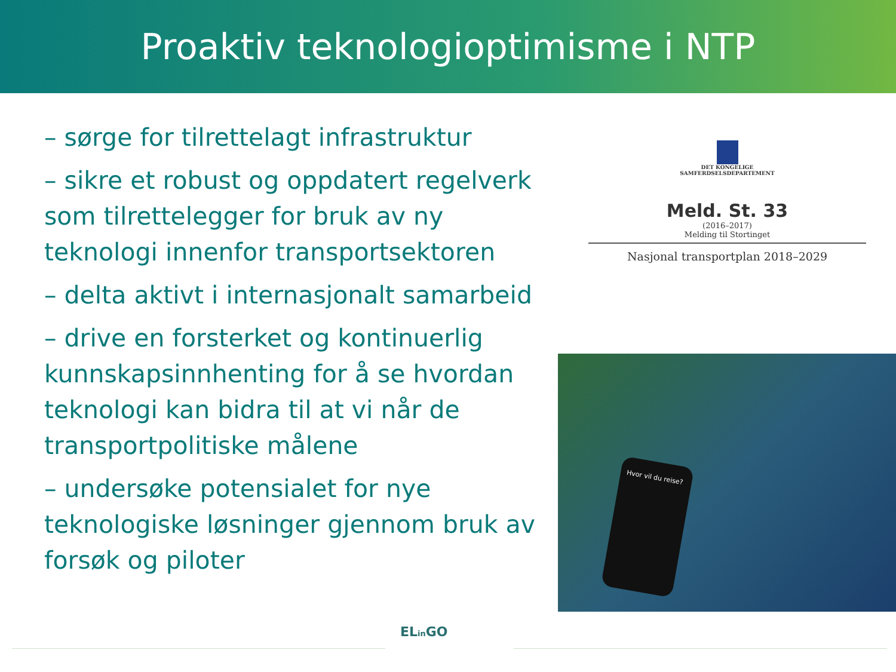Proaktiv teknologioptimisme i NTP
– sørge for tilrettelagt infrastruktur
– sikre et robust og oppdatert regelverk som tilrettelegger for bruk av ny teknologi innenfor transportsektoren
– delta aktivt i internasjonalt samarbeid
– drive en forsterket og kontinuerlig kunnskapsinnhenting for å se hvordan teknologi kan bidra til at vi når de transportpolitiske målene
– undersøke potensialet for nye teknologiske løsninger gjennom bruk av forsøk og piloter
DET KONGELIGE
SAMFERDSELSDEPARTEMENT
Meld. St. 33
(2016–2017)
Melding til Stortinget
Nasjonal transportplan 2018–2029
Hvor vil du reise?
ELin GO